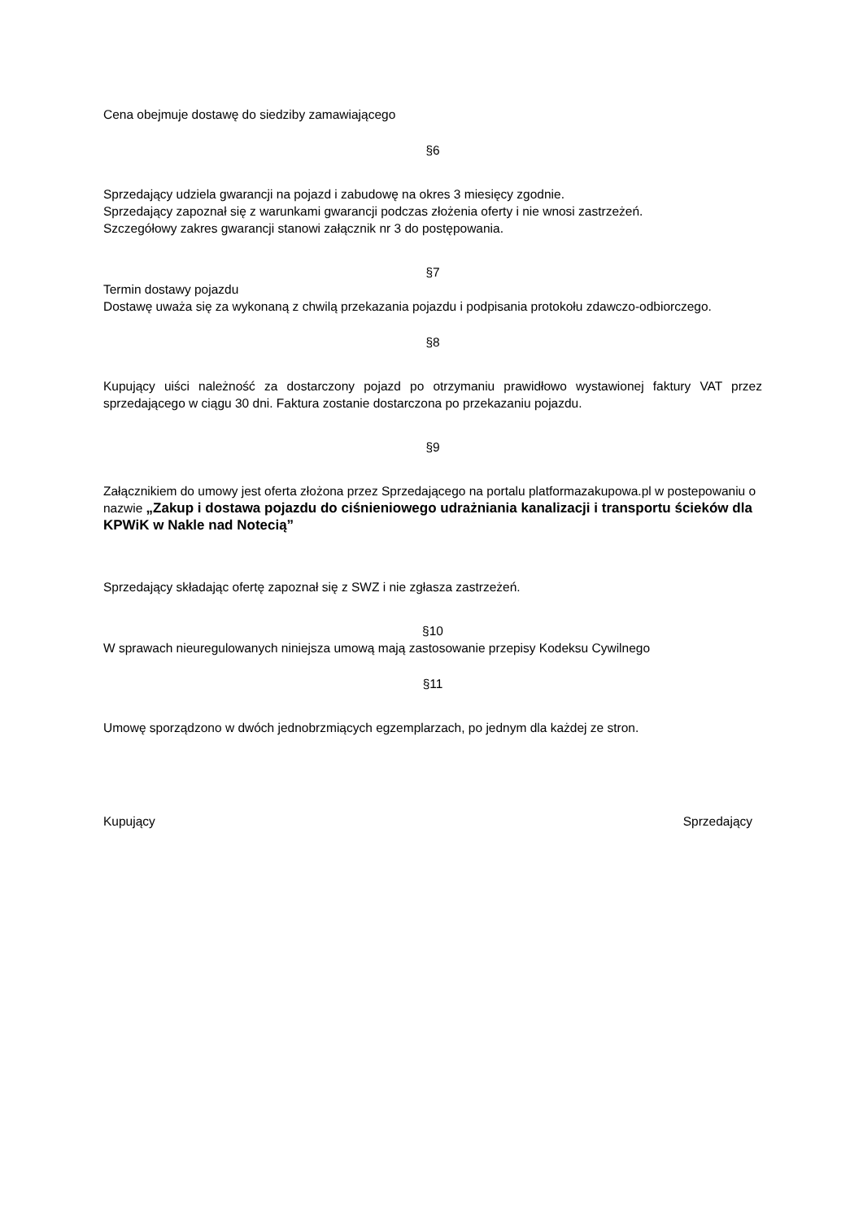Cena obejmuje dostawę do siedziby zamawiającego
§6
Sprzedający udziela gwarancji na pojazd i zabudowę na okres 3 miesięcy zgodnie.
Sprzedający zapoznał się z warunkami gwarancji podczas złożenia oferty i nie wnosi zastrzeżeń.
Szczegółowy zakres gwarancji stanowi załącznik nr 3 do postępowania.
§7
Termin dostawy pojazdu
Dostawę uważa się za wykonaną z chwilą przekazania pojazdu i podpisania protokołu zdawczo-odbiorczego.
§8
Kupujący uiści należność za dostarczony pojazd po otrzymaniu prawidłowo wystawionej faktury VAT przez sprzedającego w ciągu 30 dni. Faktura zostanie dostarczona po przekazaniu pojazdu.
§9
Załącznikiem do umowy jest oferta złożona przez Sprzedającego na portalu platformazakupowa.pl w postepowaniu o nazwie „Zakup i dostawa pojazdu do ciśnieniowego udrażniania kanalizacji i transportu ścieków dla KPWiK w Nakle nad Notecią”
Sprzedający składając ofertę zapoznał się z SWZ i nie zgłasza zastrzeżeń.
§10
W sprawach nieuregulowanych niniejsza umową mają zastosowanie przepisy Kodeksu Cywilnego
§11
Umowę sporządzono w dwóch jednobrzmiących egzemplarzach, po jednym dla każdej ze stron.
Kupujący Sprzedający